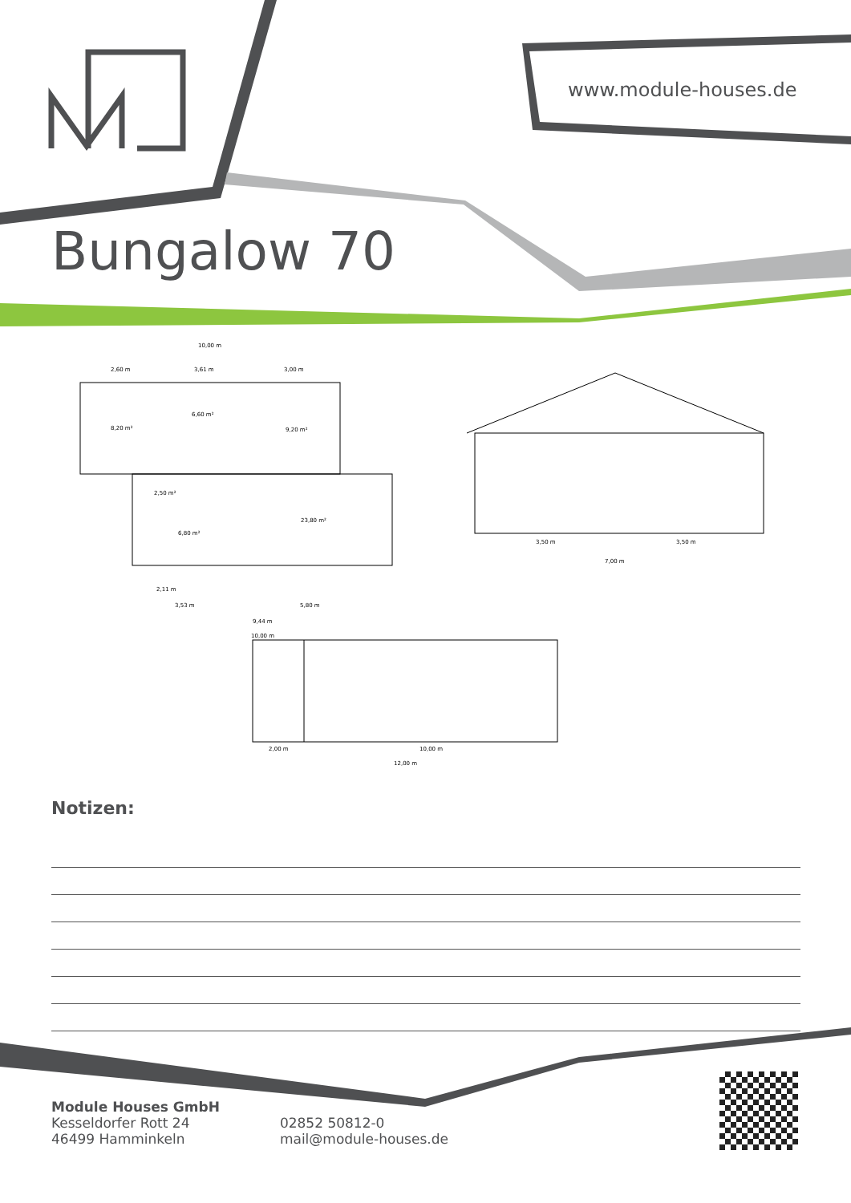www.module-houses.de
Bungalow 70
10,00 m
2,60 m 3,61 m 3,00 m
8,20 m²
6,60 m²
9,20 m²
2,50 m²
6,80 m²
23,80 m²
2,11 m
3,53 m 5,80 m
9,44 m
10,00 m
3,50 m 3,50 m
7,00 m
2,00 m 10,00 m
12,00 m
Notizen:
Module Houses GmbH
Kesseldorfer Rott 24
46499 Hamminkeln
02852 50812-0
mail@module-houses.de